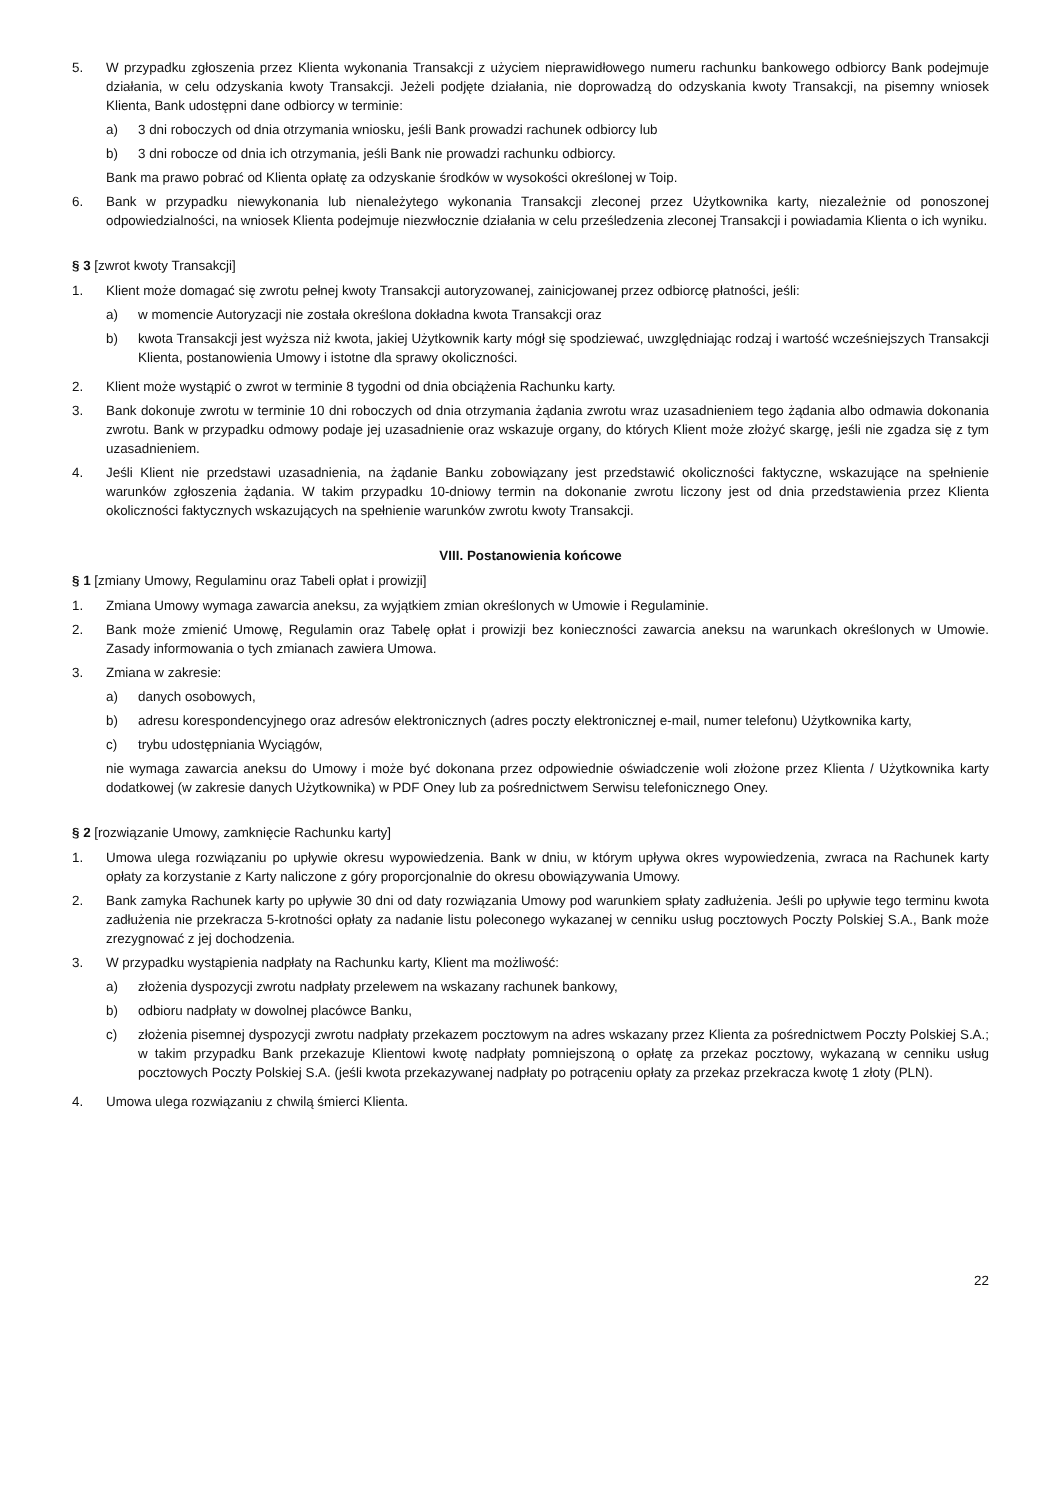5. W przypadku zgłoszenia przez Klienta wykonania Transakcji z użyciem nieprawidłowego numeru rachunku bankowego odbiorcy Bank podejmuje działania, w celu odzyskania kwoty Transakcji. Jeżeli podjęte działania, nie doprowadzą do odzyskania kwoty Transakcji, na pisemny wniosek Klienta, Bank udostępni dane odbiorcy w terminie:
a) 3 dni roboczych od dnia otrzymania wniosku, jeśli Bank prowadzi rachunek odbiorcy lub
b) 3 dni robocze od dnia ich otrzymania, jeśli Bank nie prowadzi rachunku odbiorcy.
Bank ma prawo pobrać od Klienta opłatę za odzyskanie środków w wysokości określonej w Toip.
6. Bank w przypadku niewykonania lub nienależytego wykonania Transakcji zleconej przez Użytkownika karty, niezależnie od ponoszonej odpowiedzialności, na wniosek Klienta podejmuje niezwłocznie działania w celu prześledzenia zleconej Transakcji i powiadamia Klienta o ich wyniku.
§ 3 [zwrot kwoty Transakcji]
1. Klient może domagać się zwrotu pełnej kwoty Transakcji autoryzowanej, zainicjowanej przez odbiorcę płatności, jeśli:
a) w momencie Autoryzacji nie została określona dokładna kwota Transakcji oraz
b) kwota Transakcji jest wyższa niż kwota, jakiej Użytkownik karty mógł się spodziewać, uwzględniając rodzaj i wartość wcześniejszych Transakcji Klienta, postanowienia Umowy i istotne dla sprawy okoliczności.
2. Klient może wystąpić o zwrot w terminie 8 tygodni od dnia obciążenia Rachunku karty.
3. Bank dokonuje zwrotu w terminie 10 dni roboczych od dnia otrzymania żądania zwrotu wraz uzasadnieniem tego żądania albo odmawia dokonania zwrotu. Bank w przypadku odmowy podaje jej uzasadnienie oraz wskazuje organy, do których Klient może złożyć skargę, jeśli nie zgadza się z tym uzasadnieniem.
4. Jeśli Klient nie przedstawi uzasadnienia, na żądanie Banku zobowiązany jest przedstawić okoliczności faktyczne, wskazujące na spełnienie warunków zgłoszenia żądania. W takim przypadku 10-dniowy termin na dokonanie zwrotu liczony jest od dnia przedstawienia przez Klienta okoliczności faktycznych wskazujących na spełnienie warunków zwrotu kwoty Transakcji.
VIII. Postanowienia końcowe
§ 1 [zmiany Umowy, Regulaminu oraz Tabeli opłat i prowizji]
1. Zmiana Umowy wymaga zawarcia aneksu, za wyjątkiem zmian określonych w Umowie i Regulaminie.
2. Bank może zmienić Umowę, Regulamin oraz Tabelę opłat i prowizji bez konieczności zawarcia aneksu na warunkach określonych w Umowie. Zasady informowania o tych zmianach zawiera Umowa.
3. Zmiana w zakresie:
a) danych osobowych,
b) adresu korespondencyjnego oraz adresów elektronicznych (adres poczty elektronicznej e-mail, numer telefonu) Użytkownika karty,
c) trybu udostępniania Wyciągów,
nie wymaga zawarcia aneksu do Umowy i może być dokonana przez odpowiednie oświadczenie woli złożone przez Klienta / Użytkownika karty dodatkowej (w zakresie danych Użytkownika) w PDF Oney lub za pośrednictwem Serwisu telefonicznego Oney.
§ 2 [rozwiązanie Umowy, zamknięcie Rachunku karty]
1. Umowa ulega rozwiązaniu po upływie okresu wypowiedzenia. Bank w dniu, w którym upływa okres wypowiedzenia, zwraca na Rachunek karty opłaty za korzystanie z Karty naliczone z góry proporcjonalnie do okresu obowiązywania Umowy.
2. Bank zamyka Rachunek karty po upływie 30 dni od daty rozwiązania Umowy pod warunkiem spłaty zadłużenia. Jeśli po upływie tego terminu kwota zadłużenia nie przekracza 5-krotności opłaty za nadanie listu poleconego wykazanej w cenniku usług pocztowych Poczty Polskiej S.A., Bank może zrezygnować z jej dochodzenia.
3. W przypadku wystąpienia nadpłaty na Rachunku karty, Klient ma możliwość:
a) złożenia dyspozycji zwrotu nadpłaty przelewem na wskazany rachunek bankowy,
b) odbioru nadpłaty w dowolnej placówce Banku,
c) złożenia pisemnej dyspozycji zwrotu nadpłaty przekazem pocztowym na adres wskazany przez Klienta za pośrednictwem Poczty Polskiej S.A.; w takim przypadku Bank przekazuje Klientowi kwotę nadpłaty pomniejszoną o opłatę za przekaz pocztowy, wykazaną w cenniku usług pocztowych Poczty Polskiej S.A. (jeśli kwota przekazywanej nadpłaty po potrąceniu opłaty za przekaz przekracza kwotę 1 złoty (PLN).
4. Umowa ulega rozwiązaniu z chwilą śmierci Klienta.
22